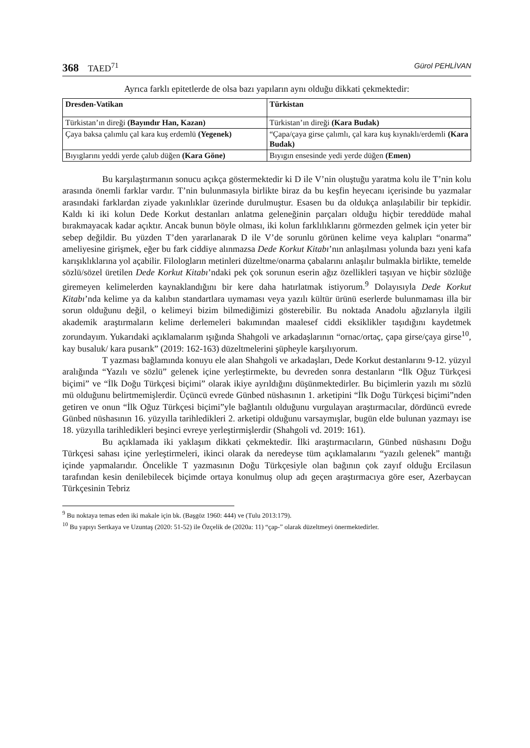368 TAED<sup>71</sup> Gürol PEHLİVAN
Ayrıca farklı epitetlerde de olsa bazı yapıların aynı olduğu dikkati çekmektedir:
| Dresden-Vatikan | Türkistan |
| --- | --- |
| Türkistan’ın direği (Bayındır Han, Kazan) | Türkistan’ın direği (Kara Budak) |
| Çaya baksa çalımlu çal kara kuş erdemlü (Yegenek) | “Çapa/çaya girse çalımlı, çal kara kuş kıynaklı/erdemli (Kara Budak) |
| Bıyıglarını yeddi yerde çalub düğen (Kara Göne) | Bıyıgın ensesinde yedi yerde düğen (Emen) |
Bu karşılaştırmanın sonucu açıkça göstermektedir ki D ile V’nin oluştuğu yaratma kolu ile T’nin kolu arasında önemli farklar vardır. T’nin bulunmasıyla birlikte biraz da bu keşfin heyecanı içerisinde bu yazmalar arasındaki farklardan ziyade yakınlıklar üzerinde durulmuştur. Esasen bu da oldukça anlaşılabilir bir tepkidir. Kaldı ki iki kolun Dede Korkut destanları anlatma geleneğinin parçaları olduğu hiçbir tereddüde mahal bırakmayacak kadar açıktır. Ancak bunun böyle olması, iki kolun farklılıklarını görmezden gelmek için yeter bir sebep değildir. Bu yüzden T’den yararlanarak D ile V’de sorunlu görünen kelime veya kalıpları “onarma” ameliyesine girişmek, eğer bu fark ciddiye alınmazsa Dede Korkut Kitabı’nın anlaşılması yolunda bazı yeni kafa karışıklıklarına yol açabilir. Filologların metinleri düzeltme/onarma çabalarını anlaşılır bulmakla birlikte, temelde sözlü/sözel üretilen Dede Korkut Kitabı’ndaki pek çok sorunun eserin ağız özellikleri taşıyan ve hiçbir sözlüğe giremeyen kelimelerden kaynaklandığını bir kere daha hatırlatmak istiyorum.<sup>9</sup> Dolayısıyla Dede Korkut Kitabı’nda kelime ya da kalıbın standartlara uymaması veya yazılı kültür ürünü eserlerde bulunmaması illa bir sorun olduğunu değil, o kelimeyi bizim bilmediğimizi gösterebilir. Bu noktada Anadolu ağızlarıyla ilgili akademik araştırmaların kelime derlemeleri bakımından maalesef ciddi eksiklikler taşıdığını kaydetmek zorundayım. Yukarıdaki açıklamalarım ışığında Shahgoli ve arkadaşlarının “ornac/ortaç, çapa girse/çaya girse<sup>10</sup>, kay busaluk/ kara pusarık” (2019: 162-163) düzeltmelerini şüpheyle karşılıyorum.
T yazması bağlamında konuyu ele alan Shahgoli ve arkadaşları, Dede Korkut destanlarını 9-12. yüzyıl aralığında “Yazılı ve sözlü” gelenek içine yerleştirmekte, bu devreden sonra destanların “İlk Oğuz Türkçesi biçimi” ve “İlk Doğu Türkçesi biçimi” olarak ikiye ayrıldığını düşünmektedirler. Bu biçimlerin yazılı mı sözlü mü olduğunu belirtmemişlerdir. Üçüncü evrede Günbed nüshasının 1. arketipini “İlk Doğu Türkçesi biçimi”nden getiren ve onun “İlk Oğuz Türkçesi biçimi”yle bağlantılı olduğunu vurgulayan araştırmacılar, dördüncü evrede Günbed nüshasının 16. yüzyılla tarihledikleri 2. arketipi olduğunu varsaymışlar, bugün elde bulunan yazmayı ise 18. yüzyılla tarihledikleri beşinci evreye yerleştirmişlerdir (Shahgoli vd. 2019: 161).
Bu açıklamada iki yaklaşım dikkati çekmektedir. İlki araştırmacıların, Günbed nüshasını Doğu Türkçesi sahası içine yerleştirmeleri, ikinci olarak da neredeyse tüm açıklamalarını “yazılı gelenek” mantığı içinde yapmalarıdır. Öncelikle T yazmasının Doğu Türkçesiyle olan bağının çok zayıf olduğu Ercilasun tarafından kesin denilebilecek biçimde ortaya konulmuş olup adı geçen araştırmacıya göre eser, Azerbaycan Türkçesinin Tebriz
<sup>9</sup> Bu noktaya temas eden iki makale için bk. (Başgöz 1960: 444) ve (Tulu 2013:179).
<sup>10</sup> Bu yapıyı Sertkaya ve Uzuntaş (2020: 51-52) ile Özçelik de (2020a: 11) “çap-” olarak düzeltmeyi önermektedirler.